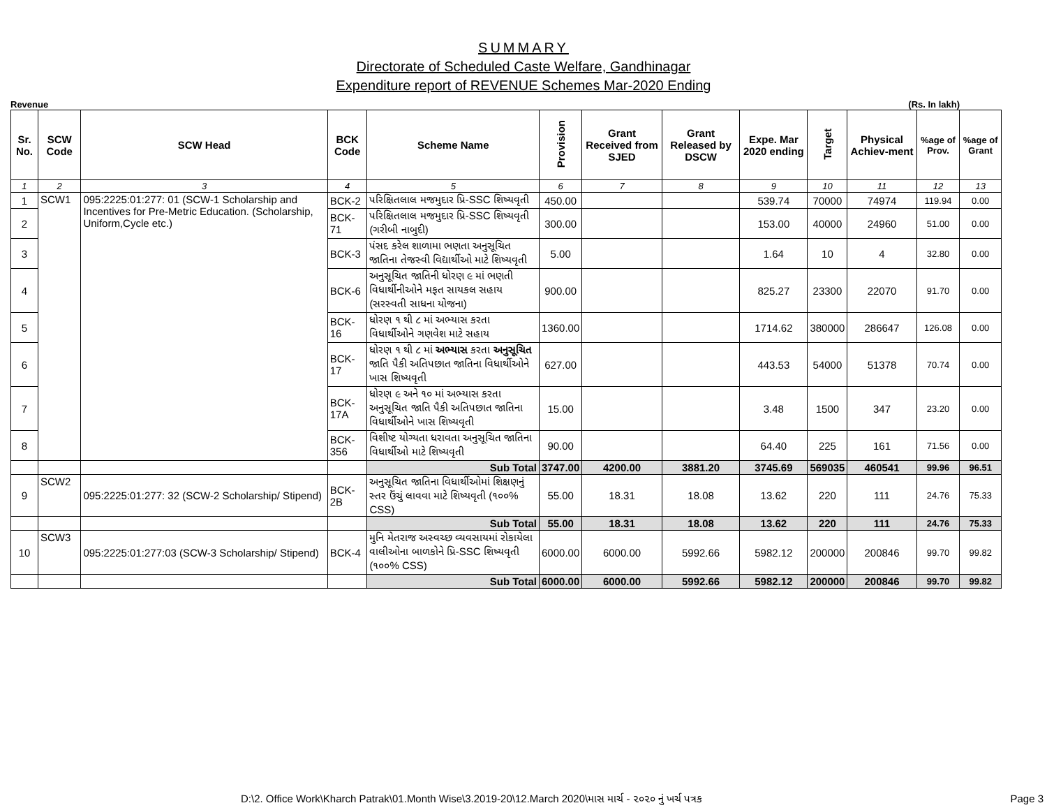SUMMARY
Directorate of Scheduled Caste Welfare, Gandhinagar
Expenditure report of REVENUE Schemes Mar-2020 Ending
Revenue (Rs. In lakh)
| Sr. No. | SCW Code | SCW Head | BCK Code | Scheme Name | Provision | Grant Received from SJED | Grant Released by DSCW | Expe. Mar 2020 ending | Target | Physical Achiev-ment | %age of Prov. | %age of Grant |
| --- | --- | --- | --- | --- | --- | --- | --- | --- | --- | --- | --- | --- |
| 1 | 2 | 3 | 4 | 5 | 6 | 7 | 8 | 9 | 10 | 11 | 12 | 13 |
| 1 | SCW1 | 095:2225:01:277: 01 (SCW-1 Scholarship and Incentives for Pre-Metric Education. (Scholarship, Uniform,Cycle etc.) | BCK-2 | પરિક્ષિતલાલ મજમુદાર પ્રિ-SSC શિષ્યવૃતી | 450.00 | | | 539.74 | 70000 | 74974 | 119.94 | 0.00 |
| 2 | | | BCK-71 | પરિક્ષિતલાલ મજમુદાર પ્રિ-SSC શિષ્યવૃતી (ગરીબી નાબુદી) | 300.00 | | | 153.00 | 40000 | 24960 | 51.00 | 0.00 |
| 3 | | | BCK-3 | પંસદ કરેલ શાળામા ભણતા અનુસૂચિત જાતિના તેજસ્વી વિદ્યાર્થીઓ માટે શિષ્યવૃતી | 5.00 | | | 1.64 | 10 | 4 | 32.80 | 0.00 |
| 4 | | | BCK-6 | અનુસૂચિત જાતિની ધોરણ ૯ માં ભણતી વિધાર્થીનીઓને મફત સાયકલ સહાય (સરસ્વતી સાધના યોજના) | 900.00 | | | 825.27 | 23300 | 22070 | 91.70 | 0.00 |
| 5 | | | BCK-16 | ધોરણ ૧ થી ૮ માં અભ્યાસ કરતા વિધાર્થીઓને ગણવેશ માટે સહાય | 1360.00 | | | 1714.62 | 380000 | 286647 | 126.08 | 0.00 |
| 6 | | | BCK-17 | ધોરણ ૧ થી ૮ માં અભ્યાસ કરતા અનુસૂચિત જાતિ પૈકી અતિપછાત જાતિના વિધાર્થીઓને ખાસ શિષ્યવૃતી | 627.00 | | | 443.53 | 54000 | 51378 | 70.74 | 0.00 |
| 7 | | | BCK-17A | ધોરણ ૯ અને ૧૦ માં અભ્યાસ કરતા અનુસૂચિત જાતિ પૈકી અતિપછાત જાતિના વિધાર્થીઓને ખાસ શિષ્યવૃતી | 15.00 | | | 3.48 | 1500 | 347 | 23.20 | 0.00 |
| 8 | | | BCK-356 | વિશીષ્ટ યોગ્યતા ધરાવતા અનુસૂચિત જાતિના વિધાર્થીઓ માટે શિષ્યવૃતી | 90.00 | | | 64.40 | 225 | 161 | 71.56 | 0.00 |
| | | | | Sub Total | 3747.00 | 4200.00 | 3881.20 | 3745.69 | 569035 | 460541 | 99.96 | 96.51 |
| 9 | SCW2 | 095:2225:01:277: 32 (SCW-2 Scholarship/ Stipend) | BCK-2B | અનુસૂચિત જાતિના વિધાર્થીઓમાં શિક્ષણનું સ્તર ઉંચું લાવવા માટે શિષ્યવૃતી (૧૦૦% CSS) | 55.00 | 18.31 | 18.08 | 13.62 | 220 | 111 | 24.76 | 75.33 |
| | | | | Sub Total | 55.00 | 18.31 | 18.08 | 13.62 | 220 | 111 | 24.76 | 75.33 |
| 10 | SCW3 | 095:2225:01:277:03 (SCW-3 Scholarship/ Stipend) | BCK-4 | મુનિ મેતરાજ અસ્વચ્છ વ્યવસાયમાં રોકાયેલા વાલીઓના બાળકોને પ્રિ-SSC શિષ્યવૃતી (૧૦૦% CSS) | 6000.00 | 6000.00 | 5992.66 | 5982.12 | 200000 | 200846 | 99.70 | 99.82 |
| | | | | Sub Total | 6000.00 | 6000.00 | 5992.66 | 5982.12 | 200000 | 200846 | 99.70 | 99.82 |
D:\2. Office Work\Kharch Patrak\01.Month Wise\3.2019-20\12.March 2020\માસ માર્ચ - ૨૦૨૦ નું ખર્ચ પત્રક
Page 3